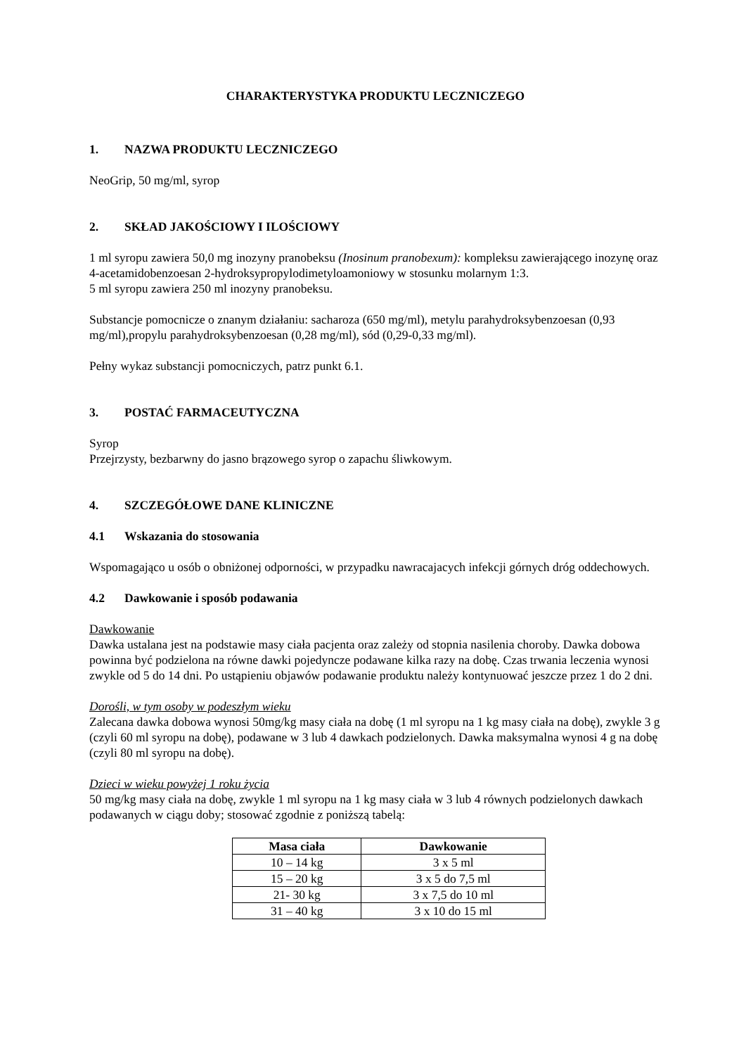CHARAKTERYSTYKA PRODUKTU LECZNICZEGO
1. NAZWA PRODUKTU LECZNICZEGO
NeoGrip, 50 mg/ml, syrop
2. SKŁAD JAKOŚCIOWY I ILOŚCIOWY
1 ml syropu zawiera 50,0 mg inozyny pranobeksu (Inosinum pranobexum): kompleksu zawierającego inozynę oraz 4-acetamidobenzoesan 2-hydroksypropylodimetyloamoniowy w stosunku molarnym 1:3.
5 ml syropu zawiera 250 ml inozyny pranobeksu.
Substancje pomocnicze o znanym działaniu: sacharoza (650 mg/ml), metylu parahydroksybenzoesan (0,93 mg/ml),propylu parahydroksybenzoesan (0,28 mg/ml), sód (0,29-0,33 mg/ml).
Pełny wykaz substancji pomocniczych, patrz punkt 6.1.
3. POSTAĆ FARMACEUTYCZNA
Syrop
Przejrzysty, bezbarwny do jasno brązowego syrop o zapachu śliwkowym.
4. SZCZEGÓŁOWE DANE KLINICZNE
4.1 Wskazania do stosowania
Wspomagająco u osób o obniżonej odporności, w przypadku nawracajacych infekcji górnych dróg oddechowych.
4.2 Dawkowanie i sposób podawania
Dawkowanie
Dawka ustalana jest na podstawie masy ciała pacjenta oraz zależy od stopnia nasilenia choroby. Dawka dobowa powinna być podzielona na równe dawki pojedyncze podawane kilka razy na dobę. Czas trwania leczenia wynosi zwykle od 5 do 14 dni. Po ustąpieniu objawów podawanie produktu należy kontynuować jeszcze przez 1 do 2 dni.
Dorośli, w tym osoby w podeszłym wieku
Zalecana dawka dobowa wynosi 50mg/kg masy ciała na dobę (1 ml syropu na 1 kg masy ciała na dobę), zwykle 3 g (czyli 60 ml syropu na dobę), podawane w 3 lub 4 dawkach podzielonych. Dawka maksymalna wynosi 4 g na dobę (czyli 80 ml syropu na dobę).
Dzieci w wieku powyżej 1 roku życia
50 mg/kg masy ciała na dobę, zwykle 1 ml syropu na 1 kg masy ciała w 3 lub 4 równych podzielonych dawkach podawanych w ciągu doby; stosować zgodnie z poniższą tabelą:
| Masa ciała | Dawkowanie |
| --- | --- |
| 10 – 14 kg | 3 x 5 ml |
| 15 – 20 kg | 3 x 5 do 7,5 ml |
| 21- 30 kg | 3 x 7,5 do 10 ml |
| 31 – 40 kg | 3 x 10 do 15 ml |